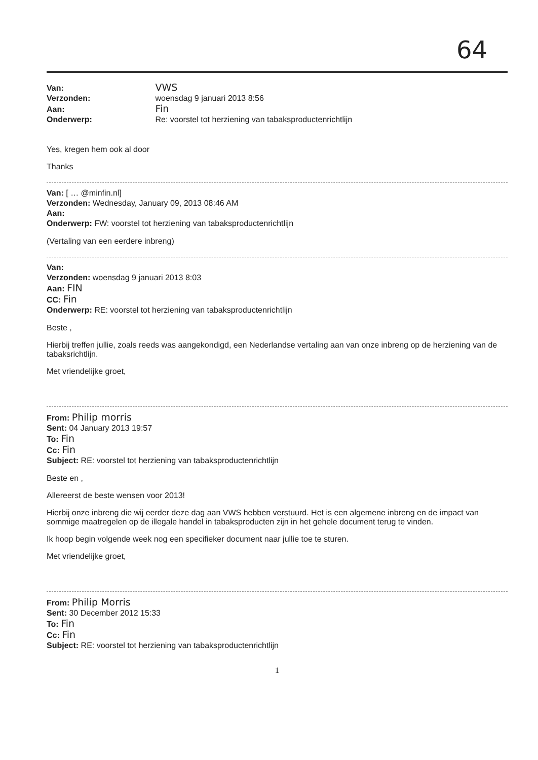64
Van: VWS
Verzonden: woensdag 9 januari 2013 8:56
Aan: Fin
Onderwerp: Re: voorstel tot herziening van tabaksproductenrichtlijn
Yes, kregen hem ook al door
Thanks
Van: [ … @minfin.nl]
Verzonden: Wednesday, January 09, 2013 08:46 AM
Aan:
Onderwerp: FW: voorstel tot herziening van tabaksproductenrichtlijn
(Vertaling van een eerdere inbreng)
Van:
Verzonden: woensdag 9 januari 2013 8:03
Aan: FIN
CC: Fin
Onderwerp: RE: voorstel tot herziening van tabaksproductenrichtlijn
Beste ,
Hierbij treffen jullie, zoals reeds was aangekondigd, een Nederlandse vertaling aan van onze inbreng op de herziening van de tabaksrichtlijn.
Met vriendelijke groet,
From: Philip morris
Sent: 04 January 2013 19:57
To: Fin
Cc: Fin
Subject: RE: voorstel tot herziening van tabaksproductenrichtlijn
Beste en ,
Allereerst de beste wensen voor 2013!
Hierbij onze inbreng die wij eerder deze dag aan VWS hebben verstuurd. Het is een algemene inbreng en de impact van sommige maatregelen op de illegale handel in tabaksproducten zijn in het gehele document terug te vinden.
Ik hoop begin volgende week nog een specifieker document naar jullie toe te sturen.
Met vriendelijke groet,
From: Philip Morris
Sent: 30 December 2012 15:33
To: Fin
Cc: Fin
Subject: RE: voorstel tot herziening van tabaksproductenrichtlijn
1